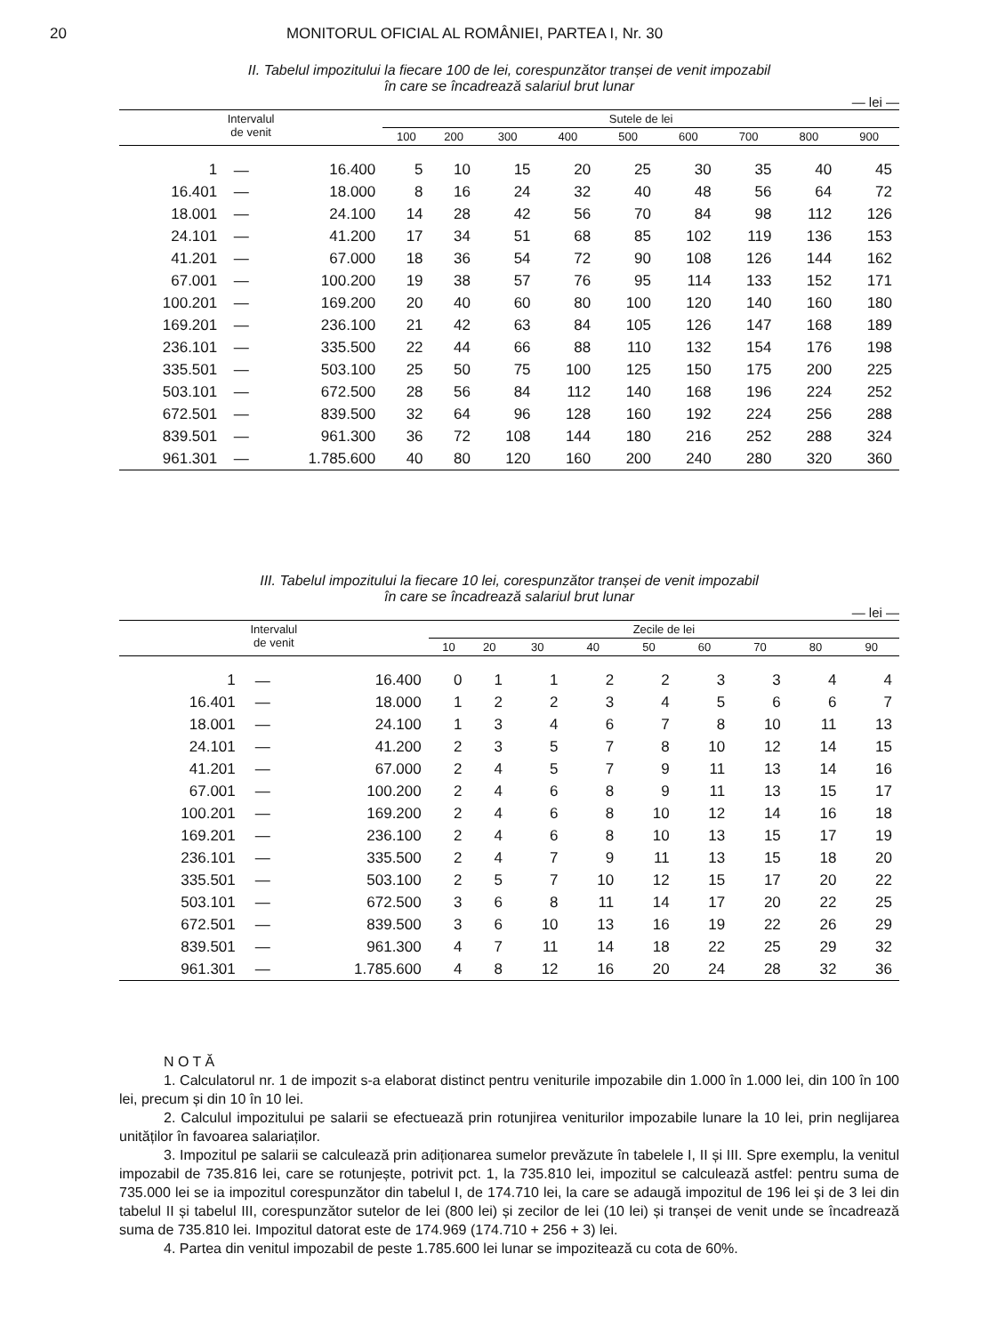20 MONITORUL OFICIAL AL ROMÂNIEI, PARTEA I, Nr. 30
II. Tabelul impozitului la fiecare 100 de lei, corespunzător tranșei de venit impozabil
în care se încadrează salariul brut lunar
— lei —
| Intervalul de venit | | | Sutele de lei | | | | | | | | |
| --- | --- | --- | --- | --- | --- | --- | --- | --- | --- | --- | --- |
| | | | 100 | 200 | 300 | 400 | 500 | 600 | 700 | 800 | 900 |
| 1 | — | 16.400 | 5 | 10 | 15 | 20 | 25 | 30 | 35 | 40 | 45 |
| 16.401 | — | 18.000 | 8 | 16 | 24 | 32 | 40 | 48 | 56 | 64 | 72 |
| 18.001 | — | 24.100 | 14 | 28 | 42 | 56 | 70 | 84 | 98 | 112 | 126 |
| 24.101 | — | 41.200 | 17 | 34 | 51 | 68 | 85 | 102 | 119 | 136 | 153 |
| 41.201 | — | 67.000 | 18 | 36 | 54 | 72 | 90 | 108 | 126 | 144 | 162 |
| 67.001 | — | 100.200 | 19 | 38 | 57 | 76 | 95 | 114 | 133 | 152 | 171 |
| 100.201 | — | 169.200 | 20 | 40 | 60 | 80 | 100 | 120 | 140 | 160 | 180 |
| 169.201 | — | 236.100 | 21 | 42 | 63 | 84 | 105 | 126 | 147 | 168 | 189 |
| 236.101 | — | 335.500 | 22 | 44 | 66 | 88 | 110 | 132 | 154 | 176 | 198 |
| 335.501 | — | 503.100 | 25 | 50 | 75 | 100 | 125 | 150 | 175 | 200 | 225 |
| 503.101 | — | 672.500 | 28 | 56 | 84 | 112 | 140 | 168 | 196 | 224 | 252 |
| 672.501 | — | 839.500 | 32 | 64 | 96 | 128 | 160 | 192 | 224 | 256 | 288 |
| 839.501 | — | 961.300 | 36 | 72 | 108 | 144 | 180 | 216 | 252 | 288 | 324 |
| 961.301 | — | 1.785.600 | 40 | 80 | 120 | 160 | 200 | 240 | 280 | 320 | 360 |
III. Tabelul impozitului la fiecare 10 lei, corespunzător tranșei de venit impozabil
în care se încadrează salariul brut lunar
— lei —
| Intervalul de venit | | | Zecile de lei | | | | | | | | |
| --- | --- | --- | --- | --- | --- | --- | --- | --- | --- | --- | --- |
| | | | 10 | 20 | 30 | 40 | 50 | 60 | 70 | 80 | 90 |
| 1 | — | 16.400 | 0 | 1 | 1 | 2 | 2 | 3 | 3 | 4 | 4 |
| 16.401 | — | 18.000 | 1 | 2 | 2 | 3 | 4 | 5 | 6 | 6 | 7 |
| 18.001 | — | 24.100 | 1 | 3 | 4 | 6 | 7 | 8 | 10 | 11 | 13 |
| 24.101 | — | 41.200 | 2 | 3 | 5 | 7 | 8 | 10 | 12 | 14 | 15 |
| 41.201 | — | 67.000 | 2 | 4 | 5 | 7 | 9 | 11 | 13 | 14 | 16 |
| 67.001 | — | 100.200 | 2 | 4 | 6 | 8 | 9 | 11 | 13 | 15 | 17 |
| 100.201 | — | 169.200 | 2 | 4 | 6 | 8 | 10 | 12 | 14 | 16 | 18 |
| 169.201 | — | 236.100 | 2 | 4 | 6 | 8 | 10 | 13 | 15 | 17 | 19 |
| 236.101 | — | 335.500 | 2 | 4 | 7 | 9 | 11 | 13 | 15 | 18 | 20 |
| 335.501 | — | 503.100 | 2 | 5 | 7 | 10 | 12 | 15 | 17 | 20 | 22 |
| 503.101 | — | 672.500 | 3 | 6 | 8 | 11 | 14 | 17 | 20 | 22 | 25 |
| 672.501 | — | 839.500 | 3 | 6 | 10 | 13 | 16 | 19 | 22 | 26 | 29 |
| 839.501 | — | 961.300 | 4 | 7 | 11 | 14 | 18 | 22 | 25 | 29 | 32 |
| 961.301 | — | 1.785.600 | 4 | 8 | 12 | 16 | 20 | 24 | 28 | 32 | 36 |
N O T Ă
1. Calculatorul nr. 1 de impozit s-a elaborat distinct pentru veniturile impozabile din 1.000 în 1.000 lei, din 100 în 100 lei, precum și din 10 în 10 lei.
2. Calculul impozitului pe salarii se efectuează prin rotunjirea veniturilor impozabile lunare la 10 lei, prin neglijarea unităților în favoarea salariaților.
3. Impozitul pe salarii se calculează prin adiționarea sumelor prevăzute în tabelele I, II și III. Spre exemplu, la venitul impozabil de 735.816 lei, care se rotunjește, potrivit pct. 1, la 735.810 lei, impozitul se calculează astfel: pentru suma de 735.000 lei se ia impozitul corespunzător din tabelul I, de 174.710 lei, la care se adaugă impozitul de 196 lei și de 3 lei din tabelul II și tabelul III, corespunzător sutelor de lei (800 lei) și zecilor de lei (10 lei) și tranșei de venit unde se încadrează suma de 735.810 lei. Impozitul datorat este de 174.969 (174.710 + 256 + 3) lei.
4. Partea din venitul impozabil de peste 1.785.600 lei lunar se impozitează cu cota de 60%.